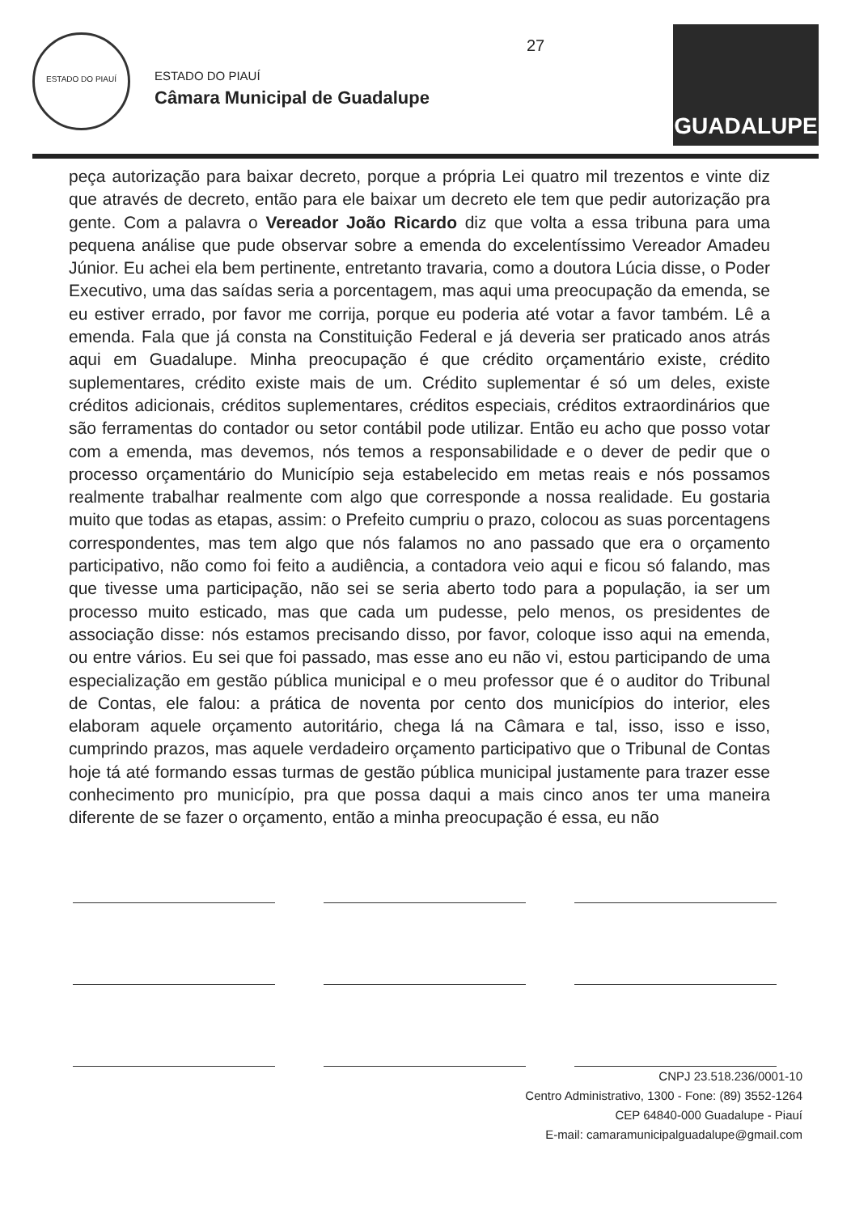ESTADO DO PIAUÍ
ESTADO DO PIAUÍ
Câmara Municipal de Guadalupe
27
GUADALUPE
peça autorização para baixar decreto, porque a própria Lei quatro mil trezentos e vinte diz que através de decreto, então para ele baixar um decreto ele tem que pedir autorização pra gente. Com a palavra o Vereador João Ricardo diz que volta a essa tribuna para uma pequena análise que pude observar sobre a emenda do excelentíssimo Vereador Amadeu Júnior. Eu achei ela bem pertinente, entretanto travaria, como a doutora Lúcia disse, o Poder Executivo, uma das saídas seria a porcentagem, mas aqui uma preocupação da emenda, se eu estiver errado, por favor me corrija, porque eu poderia até votar a favor também. Lê a emenda. Fala que já consta na Constituição Federal e já deveria ser praticado anos atrás aqui em Guadalupe. Minha preocupação é que crédito orçamentário existe, crédito suplementares, crédito existe mais de um. Crédito suplementar é só um deles, existe créditos adicionais, créditos suplementares, créditos especiais, créditos extraordinários que são ferramentas do contador ou setor contábil pode utilizar. Então eu acho que posso votar com a emenda, mas devemos, nós temos a responsabilidade e o dever de pedir que o processo orçamentário do Município seja estabelecido em metas reais e nós possamos realmente trabalhar realmente com algo que corresponde a nossa realidade. Eu gostaria muito que todas as etapas, assim: o Prefeito cumpriu o prazo, colocou as suas porcentagens correspondentes, mas tem algo que nós falamos no ano passado que era o orçamento participativo, não como foi feito a audiência, a contadora veio aqui e ficou só falando, mas que tivesse uma participação, não sei se seria aberto todo para a população, ia ser um processo muito esticado, mas que cada um pudesse, pelo menos, os presidentes de associação disse: nós estamos precisando disso, por favor, coloque isso aqui na emenda, ou entre vários. Eu sei que foi passado, mas esse ano eu não vi, estou participando de uma especialização em gestão pública municipal e o meu professor que é o auditor do Tribunal de Contas, ele falou: a prática de noventa por cento dos municípios do interior, eles elaboram aquele orçamento autoritário, chega lá na Câmara e tal, isso, isso e isso, cumprindo prazos, mas aquele verdadeiro orçamento participativo que o Tribunal de Contas hoje tá até formando essas turmas de gestão pública municipal justamente para trazer esse conhecimento pro município, pra que possa daqui a mais cinco anos ter uma maneira diferente de se fazer o orçamento, então a minha preocupação é essa, eu não
CNPJ 23.518.236/0001-10
Centro Administrativo, 1300 - Fone: (89) 3552-1264
CEP 64840-000 Guadalupe - Piauí
E-mail: camaramunicipalguadalupe@gmail.com